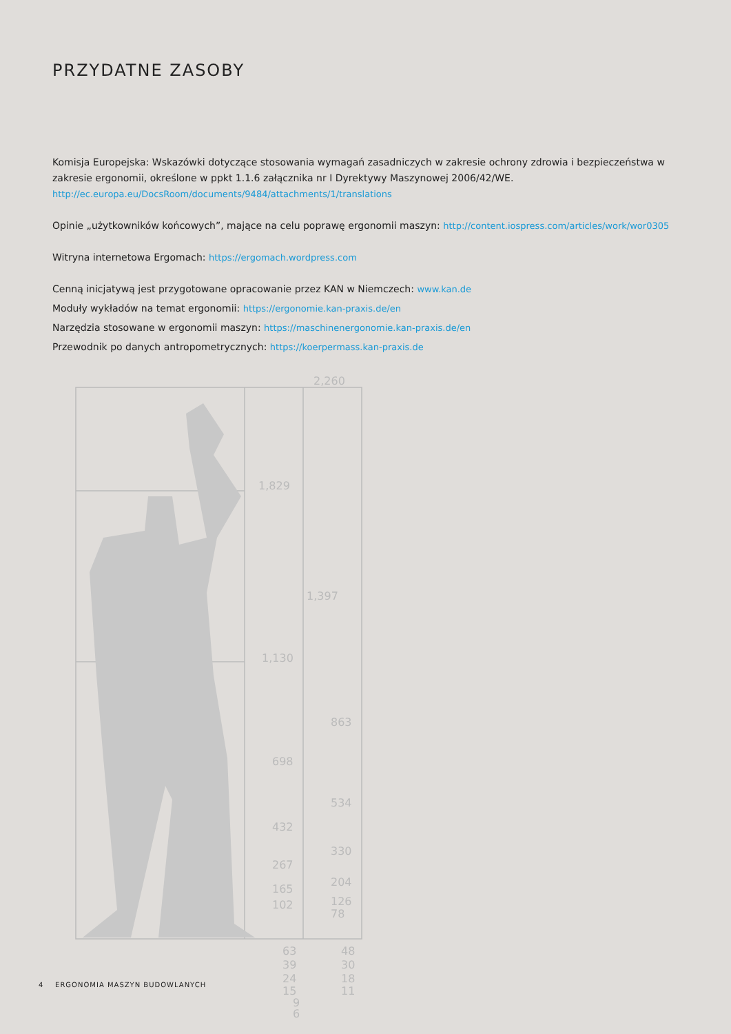PRZYDATNE ZASOBY
Komisja Europejska: Wskazówki dotyczące stosowania wymagań zasadniczych w zakresie ochrony zdrowia i bezpieczeństwa w zakresie ergonomii, określone w ppkt 1.1.6 załącznika nr I Dyrektywy Maszynowej 2006/42/WE.
http://ec.europa.eu/DocsRoom/documents/9484/attachments/1/translations
Opinie „użytkowników końcowych”, mające na celu poprawę ergonomii maszyn: http://content.iospress.com/articles/work/wor0305
Witryna internetowa Ergomach: https://ergomach.wordpress.com
Cenną inicjatywą jest przygotowane opracowanie przez KAN w Niemczech: www.kan.de
Moduły wykładów na temat ergonomii: https://ergonomie.kan-praxis.de/en
Narzędzia stosowane w ergonomii maszyn: https://maschinenergonomie.kan-praxis.de/en
Przewodnik po danych antropometrycznych: https://koerpermass.kan-praxis.de
2,260
1,829
1,397
1,130
863
698
534
432
330
267
204
165
126
102
78
63
39
24
15
9
6
48
30
18
11
4 ERGONOMIA MASZYN BUDOWLANYCH